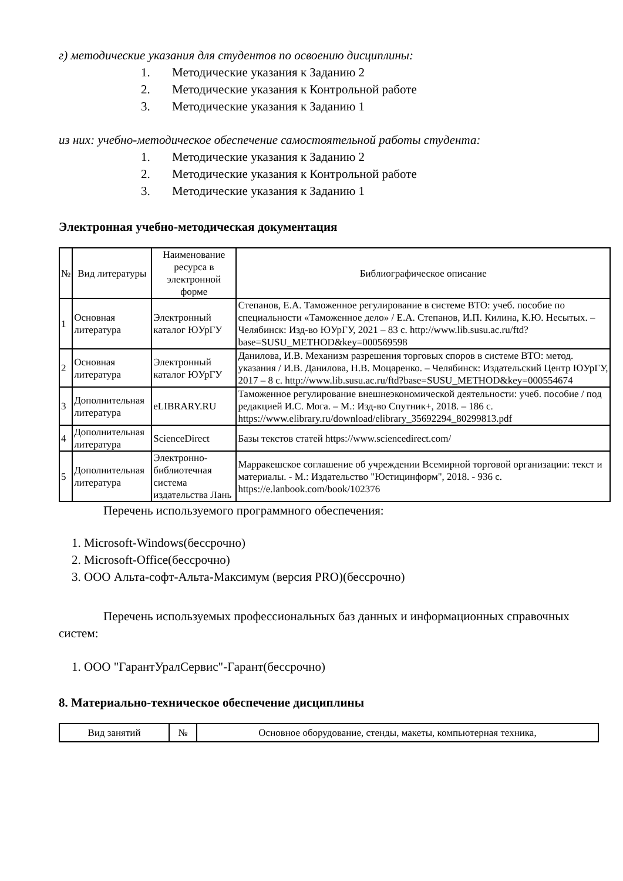г) методические указания для студентов по освоению дисциплины:
1. Методические указания к Заданию 2
2. Методические указания к Контрольной работе
3. Методические указания к Заданию 1
из них: учебно-методическое обеспечение самостоятельной работы студента:
1. Методические указания к Заданию 2
2. Методические указания к Контрольной работе
3. Методические указания к Заданию 1
Электронная учебно-методическая документация
| № | Вид литературы | Наименование ресурса в электронной форме | Библиографическое описание |
| 1 | Основная литература | Электронный каталог ЮУрГУ | Степанов, Е.А. Таможенное регулирование в системе ВТО: учеб. пособие по специальности «Таможенное дело» / Е.А. Степанов, И.П. Килина, К.Ю. Несытых. – Челябинск: Изд-во ЮУрГУ, 2021 – 83 с. http://www.lib.susu.ac.ru/ftd?base=SUSU_METHOD&key=000569598 |
| 2 | Основная литература | Электронный каталог ЮУрГУ | Данилова, И.В. Механизм разрешения торговых споров в системе ВТО: метод. указания / И.В. Данилова, Н.В. Моцаренко. – Челябинск: Издательский Центр ЮУрГУ, 2017 – 8 с. http://www.lib.susu.ac.ru/ftd?base=SUSU_METHOD&key=000554674 |
| 3 | Дополнительная литература | eLIBRARY.RU | Таможенное регулирование внешнеэкономической деятельности: учеб. пособие / под редакцией И.С. Мога. – М.: Изд-во Спутник+, 2018. – 186 с. https://www.elibrary.ru/download/elibrary_35692294_80299813.pdf |
| 4 | Дополнительная литература | ScienceDirect | Базы текстов статей https://www.sciencedirect.com/ |
| 5 | Дополнительная литература | Электронно-библиотечная система издательства Лань | Марракешское соглашение об учреждении Всемирной торговой организации: текст и материалы. - М.: Издательство "Юстицинформ", 2018. - 936 с. https://e.lanbook.com/book/102376 |
Перечень используемого программного обеспечения:
1. Microsoft-Windows(бессрочно)
2. Microsoft-Office(бессрочно)
3. ООО Альта-софт-Альта-Максимум (версия PRO)(бессрочно)
Перечень используемых профессиональных баз данных и информационных справочных систем:
1. ООО "ГарантУралСервис"-Гарант(бессрочно)
8. Материально-техническое обеспечение дисциплины
| Вид занятий | № | Основное оборудование, стенды, макеты, компьютерная техника, |